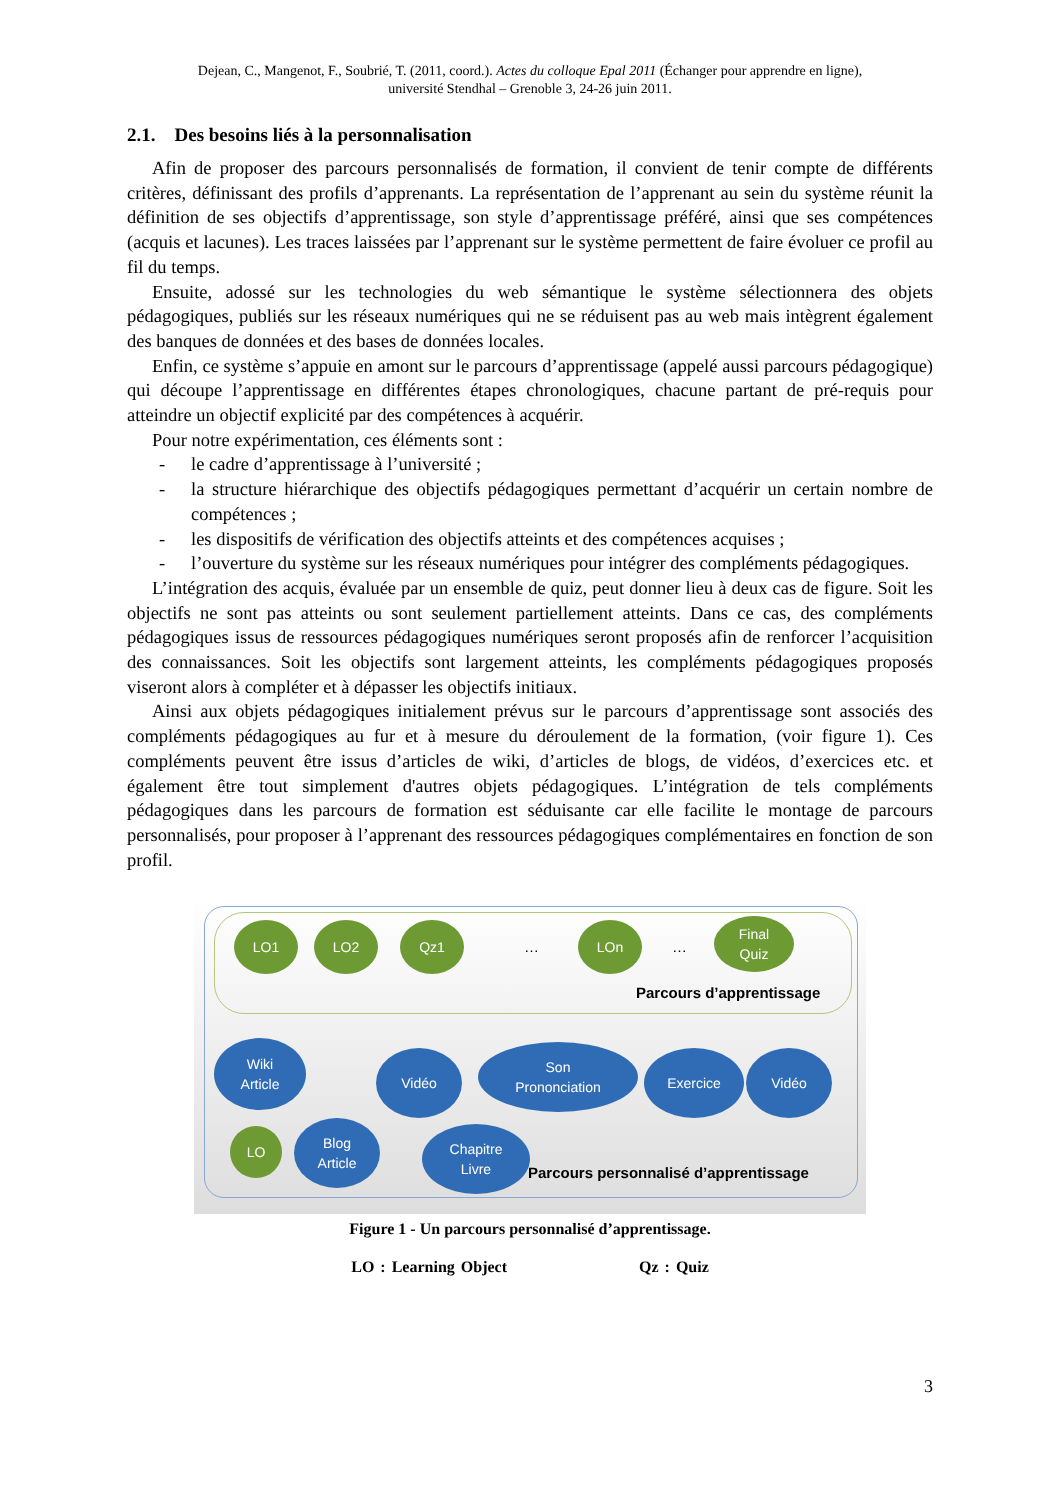Dejean, C., Mangenot, F., Soubrié, T. (2011, coord.). Actes du colloque Epal 2011 (Échanger pour apprendre en ligne),
université Stendhal – Grenoble 3, 24-26 juin 2011.
2.1. Des besoins liés à la personnalisation
Afin de proposer des parcours personnalisés de formation, il convient de tenir compte de différents critères, définissant des profils d’apprenants. La représentation de l’apprenant au sein du système réunit la définition de ses objectifs d’apprentissage, son style d’apprentissage préféré, ainsi que ses compétences (acquis et lacunes). Les traces laissées par l’apprenant sur le système permettent de faire évoluer ce profil au fil du temps.
Ensuite, adossé sur les technologies du web sémantique le système sélectionnera des objets pédagogiques, publiés sur les réseaux numériques qui ne se réduisent pas au web mais intègrent également des banques de données et des bases de données locales.
Enfin, ce système s’appuie en amont sur le parcours d’apprentissage (appelé aussi parcours pédagogique) qui découpe l’apprentissage en différentes étapes chronologiques, chacune partant de pré-requis pour atteindre un objectif explicité par des compétences à acquérir.
Pour notre expérimentation, ces éléments sont :
- le cadre d’apprentissage à l’université ;
- la structure hiérarchique des objectifs pédagogiques permettant d’acquérir un certain nombre de compétences ;
- les dispositifs de vérification des objectifs atteints et des compétences acquises ;
- l’ouverture du système sur les réseaux numériques pour intégrer des compléments pédagogiques.
L’intégration des acquis, évaluée par un ensemble de quiz, peut donner lieu à deux cas de figure. Soit les objectifs ne sont pas atteints ou sont seulement partiellement atteints. Dans ce cas, des compléments pédagogiques issus de ressources pédagogiques numériques seront proposés afin de renforcer l’acquisition des connaissances. Soit les objectifs sont largement atteints, les compléments pédagogiques proposés viseront alors à compléter et à dépasser les objectifs initiaux.
Ainsi aux objets pédagogiques initialement prévus sur le parcours d’apprentissage sont associés des compléments pédagogiques au fur et à mesure du déroulement de la formation, (voir figure 1). Ces compléments peuvent être issus d’articles de wiki, d’articles de blogs, de vidéos, d’exercices etc. et également être tout simplement d'autres objets pédagogiques. L’intégration de tels compléments pédagogiques dans les parcours de formation est séduisante car elle facilite le montage de parcours personnalisés, pour proposer à l’apprenant des ressources pédagogiques complémentaires en fonction de son profil.
LO1 LO2 Qz1
…
LOn
…
Final
Quiz
Parcours d’apprentissage
Wiki
Article
Vidéo
Son
Prononciation
Exercice Vidéo
LO
Blog
Article
Chapitre
Livre
Parcours personnalisé d’apprentissage
Figure 1 - Un parcours personnalisé d’apprentissage.
LO : Learning Object Qz : Quiz
3